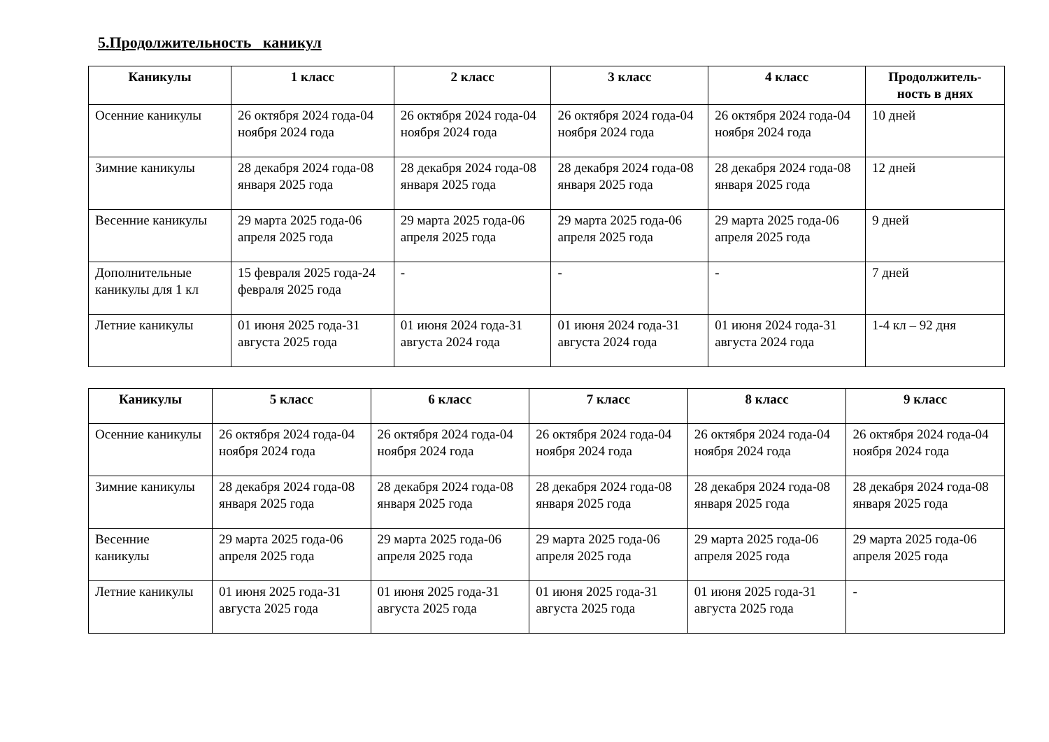5.Продолжительность каникул
| Каникулы | 1 класс | 2 класс | 3 класс | 4 класс | Продолжитель-ность в днях |
| --- | --- | --- | --- | --- | --- |
| Осенние каникулы | 26 октября 2024 года-04 ноября 2024 года | 26 октября 2024 года-04 ноября 2024 года | 26 октября 2024 года-04 ноября 2024 года | 26 октября 2024 года-04 ноября 2024 года | 10 дней |
| Зимние каникулы | 28 декабря 2024 года-08 января 2025 года | 28 декабря 2024 года-08 января 2025 года | 28 декабря 2024 года-08 января 2025 года | 28 декабря 2024 года-08 января 2025 года | 12 дней |
| Весенние каникулы | 29 марта 2025 года-06 апреля 2025 года | 29 марта 2025 года-06 апреля 2025 года | 29 марта 2025 года-06 апреля 2025 года | 29 марта 2025 года-06 апреля 2025 года | 9 дней |
| Дополнительные каникулы для 1 кл | 15 февраля 2025 года-24 февраля 2025 года | - | - | - | 7 дней |
| Летние каникулы | 01 июня 2025 года-31 августа 2025 года | 01 июня 2024 года-31 августа 2024 года | 01 июня 2024 года-31 августа 2024 года | 01 июня 2024 года-31 августа 2024 года | 1-4 кл – 92 дня |
| Каникулы | 5 класс | 6 класс | 7 класс | 8 класс | 9 класс |
| --- | --- | --- | --- | --- | --- |
| Осенние каникулы | 26 октября 2024 года-04 ноября 2024 года | 26 октября 2024 года-04 ноября 2024 года | 26 октября 2024 года-04 ноября 2024 года | 26 октября 2024 года-04 ноября 2024 года | 26 октября 2024 года-04 ноября 2024 года |
| Зимние каникулы | 28 декабря 2024 года-08 января 2025 года | 28 декабря 2024 года-08 января 2025 года | 28 декабря 2024 года-08 января 2025 года | 28 декабря 2024 года-08 января 2025 года | 28 декабря 2024 года-08 января 2025 года |
| Весенние каникулы | 29 марта 2025 года-06 апреля 2025 года | 29 марта 2025 года-06 апреля 2025 года | 29 марта 2025 года-06 апреля 2025 года | 29 марта 2025 года-06 апреля 2025 года | 29 марта 2025 года-06 апреля 2025 года |
| Летние каникулы | 01 июня 2025 года-31 августа 2025 года | 01 июня 2025 года-31 августа 2025 года | 01 июня 2025 года-31 августа 2025 года | 01 июня 2025 года-31 августа 2025 года | - |